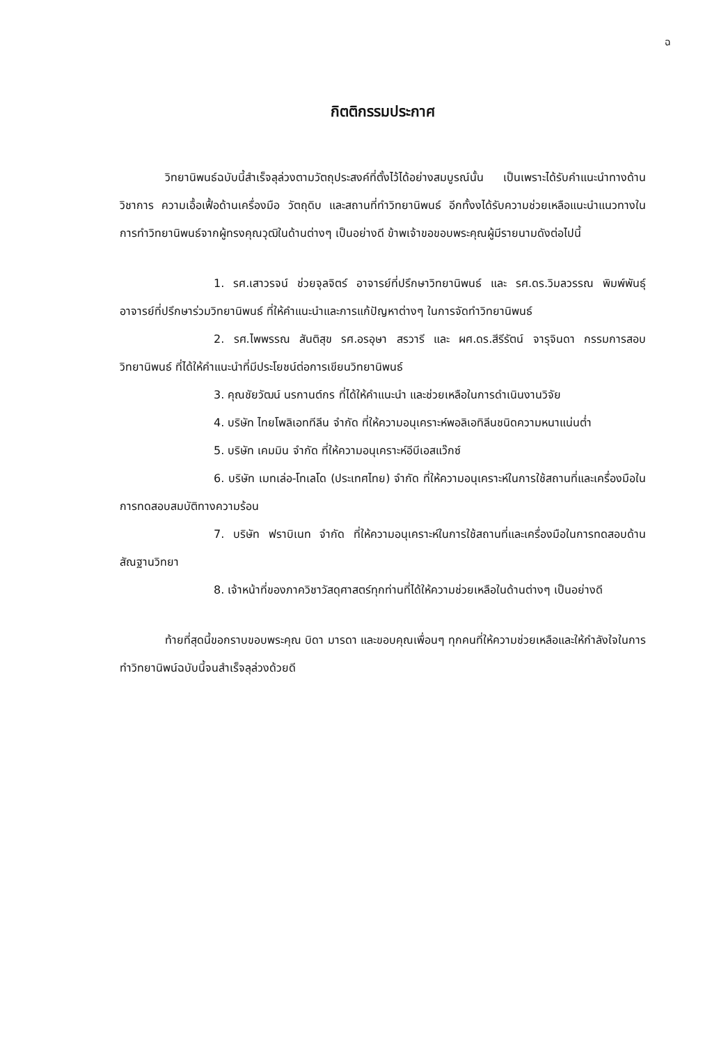ฉ
กิตติกรรมประกาศ
วิทยานิพนธ์ฉบับนี้สำเร็จลุล่วงตามวัตถุประสงค์ที่ตั้งไว้ได้อย่างสมบูรณ์นั้น เป็นเพราะได้รับคำแนะนำทางด้านวิชาการ ความเอื้อเฟื้อด้านเครื่องมือ วัตถุดิบ และสถานที่ทำวิทยานิพนธ์ อีกทั้งงได้รับความช่วยเหลือแนะนำแนวทางในการทำวิทยานิพนธ์จากผู้ทรงคุณวุฒิในด้านต่างๆ เป็นอย่างดี ข้าพเจ้าขอขอบพระคุณผู้มีรายนามดังต่อไปนี้
1. รศ.เสาวรจน์ ช่วยจุลจิตร์ อาจารย์ที่ปรึกษาวิทยานิพนธ์ และ รศ.ดร.วิมลวรรณ พิมพ์พันธุ์ อาจารย์ที่ปรึกษาร่วมวิทยานิพนธ์ ที่ให้คำแนะนำและการแก้ปัญหาต่างๆ ในการจัดทำวิทยานิพนธ์
2. รศ.ไพพรรณ สันติสุข รศ.อรอุษา สรวารี และ ผศ.ดร.สีรีรัตน์ จารุจินดา กรรมการสอบวิทยานิพนธ์ ที่ได้ให้คำแนะนำที่มีประโยชน์ต่อการเขียนวิทยานิพนธ์
3. คุณชัยวัฒน์ นรกานต์กร ที่ได้ให้คำแนะนำ และช่วยเหลือในการดำเนินงานวิจัย
4. บริษัท ไทยโพลิเอททีลีน จำกัด ที่ให้ความอนุเคราะห์พอลิเอทิลีนชนิดความหนาแน่นต่ำ
5. บริษัท เคมมิน จำกัด ที่ให้ความอนุเคราะห์อีบีเอสแว๊กซ์
6. บริษัท เมทเล่อ-โทเลโด (ประเทศไทย) จำกัด ที่ให้ความอนุเคราะห์ในการใช้สถานที่และเครื่องมือในการทดสอบสมบัติทางความร้อน
7. บริษัท ฟราบิเนท จำกัด ที่ให้ความอนุเคราะห์ในการใช้สถานที่และเครื่องมือในการทดสอบด้านสัณฐานวิทยา
8. เจ้าหน้าที่ของภาควิชาวัสดุศาสตร์ทุกท่านที่ได้ให้ความช่วยเหลือในด้านต่างๆ เป็นอย่างดี
ท้ายที่สุดนี้ขอกราบขอบพระคุณ บิดา มารดา และขอบคุณเพื่อนๆ ทุกคนที่ให้ความช่วยเหลือและให้กำลังใจในการทำวิทยานิพน์ฉบับนี้จนสำเร็จลุล่วงด้วยดี